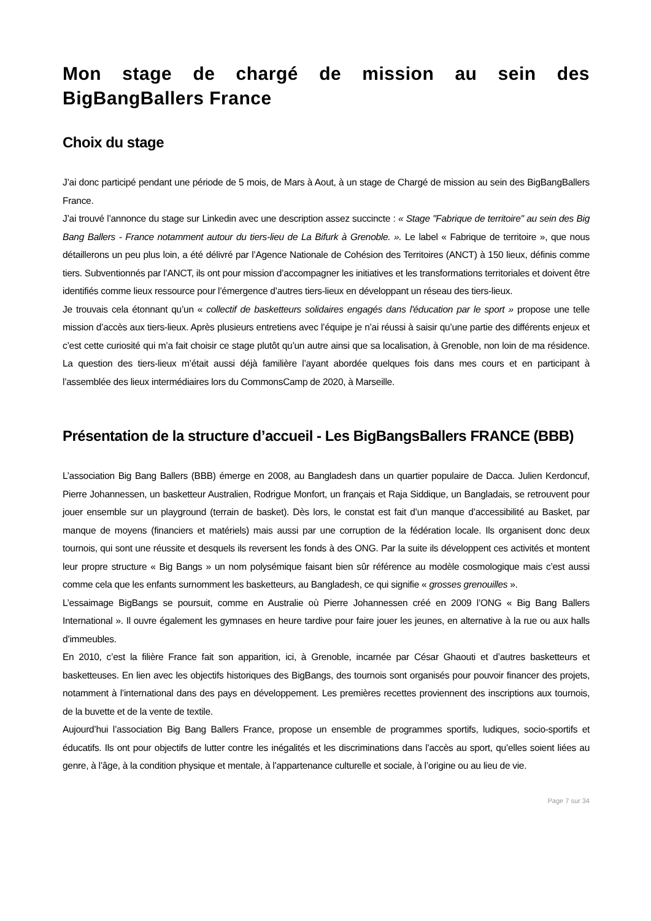Mon stage de chargé de mission au sein des BigBangBallers France
Choix du stage
J’ai donc participé pendant une période de 5 mois, de Mars à Aout, à un stage de Chargé de mission au sein des BigBangBallers France.
J’ai trouvé l’annonce du stage sur Linkedin avec une description assez succincte : « Stage "Fabrique de territoire" au sein des Big Bang Ballers - France notamment autour du tiers-lieu de La Bifurk à Grenoble. ». Le label « Fabrique de territoire », que nous détaillerons un peu plus loin, a été délivré par l’Agence Nationale de Cohésion des Territoires (ANCT) à 150 lieux, définis comme tiers. Subventionnés par l’ANCT, ils ont pour mission d’accompagner les initiatives et les transformations territoriales et doivent être identifiés comme lieux ressource pour l’émergence d’autres tiers-lieux en développant un réseau des tiers-lieux.
Je trouvais cela étonnant qu’un « collectif de basketteurs solidaires engagés dans l'éducation par le sport » propose une telle mission d’accès aux tiers-lieux. Après plusieurs entretiens avec l’équipe je n’ai réussi à saisir qu’une partie des différents enjeux et c’est cette curiosité qui m’a fait choisir ce stage plutôt qu’un autre ainsi que sa localisation, à Grenoble, non loin de ma résidence. La question des tiers-lieux m’était aussi déjà familière l’ayant abordée quelques fois dans mes cours et en participant à l’assemblée des lieux intermédiaires lors du CommonsCamp de 2020, à Marseille.
Présentation de la structure d’accueil - Les BigBangsBallers FRANCE (BBB)
L’association Big Bang Ballers (BBB) émerge en 2008, au Bangladesh dans un quartier populaire de Dacca. Julien Kerdoncuf, Pierre Johannessen, un basketteur Australien, Rodrigue Monfort, un français et Raja Siddique, un Bangladais, se retrouvent pour jouer ensemble sur un playground (terrain de basket). Dès lors, le constat est fait d’un manque d’accessibilité au Basket, par manque de moyens (financiers et matériels) mais aussi par une corruption de la fédération locale. Ils organisent donc deux tournois, qui sont une réussite et desquels ils reversent les fonds à des ONG. Par la suite ils développent ces activités et montent leur propre structure « Big Bangs » un nom polysémique faisant bien sûr référence au modèle cosmologique mais c’est aussi comme cela que les enfants surnomment les basketteurs, au Bangladesh, ce qui signifie « grosses grenouilles ».
L’essaimage BigBangs se poursuit, comme en Australie où Pierre Johannessen créé en 2009 l’ONG « Big Bang Ballers International ». Il ouvre également les gymnases en heure tardive pour faire jouer les jeunes, en alternative à la rue ou aux halls d’immeubles.
En 2010, c’est la filière France fait son apparition, ici, à Grenoble, incarnée par César Ghaouti et d’autres basketteurs et basketteuses. En lien avec les objectifs historiques des BigBangs, des tournois sont organisés pour pouvoir financer des projets, notamment à l’international dans des pays en développement. Les premières recettes proviennent des inscriptions aux tournois, de la buvette et de la vente de textile.
Aujourd’hui l’association Big Bang Ballers France, propose un ensemble de programmes sportifs, ludiques, socio-sportifs et éducatifs. Ils ont pour objectifs de lutter contre les inégalités et les discriminations dans l’accès au sport, qu’elles soient liées au genre, à l’âge, à la condition physique et mentale, à l’appartenance culturelle et sociale, à l’origine ou au lieu de vie.
Page 7 sur 34